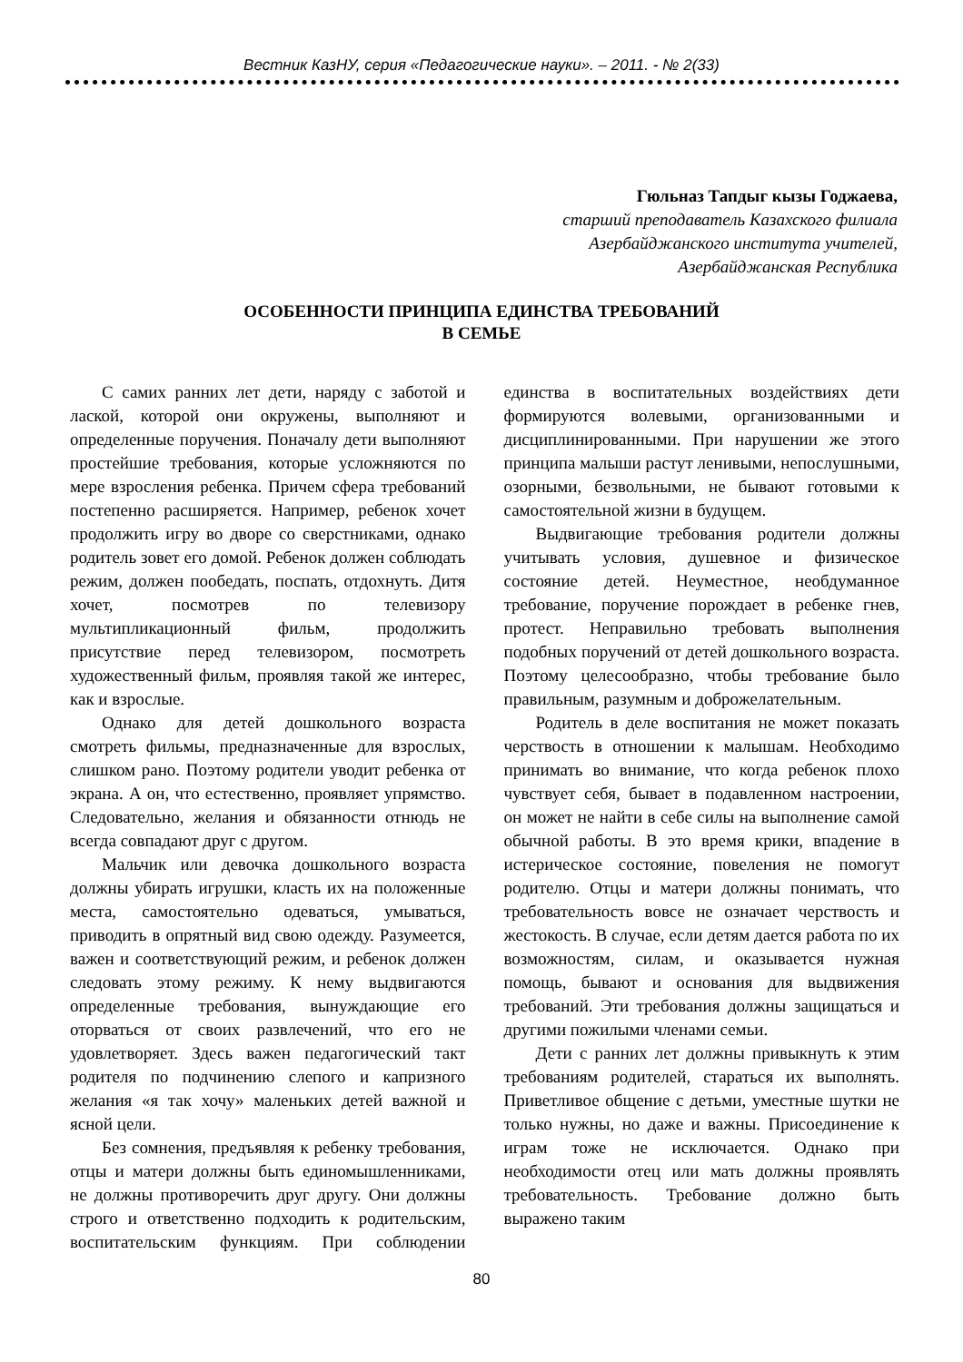Вестник КазНУ, серия «Педагогические науки». – 2011. - № 2(33)
Гюльназ Тапдыг кызы Годжаева,
старший преподаватель Казахского филиала
Азербайджанского института учителей,
Азербайджанская Республика
ОСОБЕННОСТИ ПРИНЦИПА ЕДИНСТВА ТРЕБОВАНИЙ
В СЕМЬЕ
С самих ранних лет дети, наряду с заботой и лаской, которой они окружены, выполняют и определенные поручения. Поначалу дети выполняют простейшие требования, которые усложняются по мере взросления ребенка. Причем сфера требований постепенно расширяется. Например, ребенок хочет продолжить игру во дворе со сверстниками, однако родитель зовет его домой. Ребенок должен соблюдать режим, должен пообедать, поспать, отдохнуть. Дитя хочет, посмотрев по телевизору мультипликационный фильм, продолжить присутствие перед телевизором, посмотреть художественный фильм, проявляя такой же интерес, как и взрослые.
Однако для детей дошкольного возраста смотреть фильмы, предназначенные для взрослых, слишком рано. Поэтому родители уводит ребенка от экрана. А он, что естественно, проявляет упрямство. Следовательно, желания и обязанности отнюдь не всегда совпадают друг с другом.
Мальчик или девочка дошкольного возраста должны убирать игрушки, класть их на положенные места, самостоятельно одеваться, умываться, приводить в опрятный вид свою одежду. Разумеется, важен и соответствующий режим, и ребенок должен следовать этому режиму. К нему выдвигаются определенные требования, вынуждающие его оторваться от своих развлечений, что его не удовлетворяет. Здесь важен педагогический такт родителя по подчинению слепого и капризного желания «я так хочу» маленьких детей важной и ясной цели.
Без сомнения, предъявляя к ребенку требования, отцы и матери должны быть единомышленниками, не должны противоречить друг другу. Они должны строго и ответственно подходить к родительским, воспитательским функциям. При соблюдении единства в воспитательных воздействиях дети формируются волевыми, организованными и дисциплинированными. При нарушении же этого принципа малыши растут ленивыми, непослушными, озорными, безвольными, не бывают готовыми к самостоятельной жизни в будущем.
Выдвигающие требования родители должны учитывать условия, душевное и физическое состояние детей. Неуместное, необдуманное требование, поручение порождает в ребенке гнев, протест. Неправильно требовать выполнения подобных поручений от детей дошкольного возраста. Поэтому целесообразно, чтобы требование было правильным, разумным и доброжелательным.
Родитель в деле воспитания не может показать черствость в отношении к малышам. Необходимо принимать во внимание, что когда ребенок плохо чувствует себя, бывает в подавленном настроении, он может не найти в себе силы на выполнение самой обычной работы. В это время крики, впадение в истерическое состояние, повеления не помогут родителю. Отцы и матери должны понимать, что требовательность вовсе не означает черствость и жестокость. В случае, если детям дается работа по их возможностям, силам, и оказывается нужная помощь, бывают и основания для выдвижения требований. Эти требования должны защищаться и другими пожилыми членами семьи.
Дети с ранних лет должны привыкнуть к этим требованиям родителей, стараться их выполнять. Приветливое общение с детьми, уместные шутки не только нужны, но даже и важны. Присоединение к играм тоже не исключается. Однако при необходимости отец или мать должны проявлять требовательность. Требование должно быть выражено таким
80